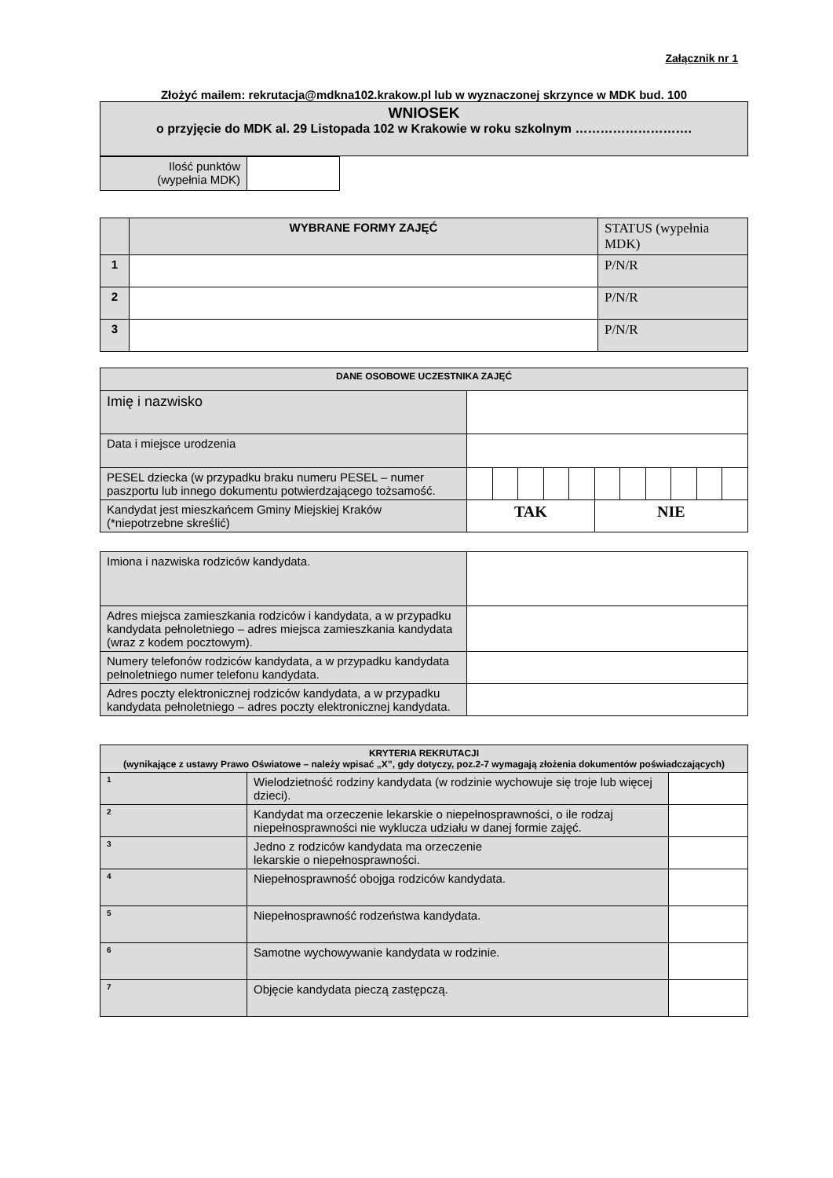Załącznik nr 1
Złożyć mailem: rekrutacja@mdkna102.krakow.pl lub w wyznaczonej skrzynce w MDK bud. 100
| WNIOSEK o przyjęcie do MDK al. 29 Listopada 102 w Krakowie w roku szkolnym ………………………. |
| Ilość punktów (wypełnia MDK) | |
| | WYBRANE FORMY ZAJĘĆ | STATUS (wypełnia MDK) |
| 1 | | P/N/R |
| 2 | | P/N/R |
| 3 | | P/N/R |
| DANE OSOBOWE UCZESTNIKA ZAJĘĆ | | | | | | | | | | | |
| --- | --- | --- | --- | --- | --- | --- | --- | --- | --- | --- | --- |
| Imię i nazwisko | | | | | | | | | | | |
| Data i miejsce urodzenia | | | | | | | | | | | |
| PESEL dziecka (w przypadku braku numeru PESEL – numer paszportu lub innego dokumentu potwierdzającego tożsamość. | | | | | | | | | | | |
| Kandydat jest mieszkańcem Gminy Miejskiej Kraków (*niepotrzebne skreślić) | TAK | | | | | NIE | | | | | |
| Imiona i nazwiska rodziców kandydata. | |
| Adres miejsca zamieszkania rodziców i kandydata, a w przypadku kandydata pełnoletniego – adres miejsca zamieszkania kandydata (wraz z kodem pocztowym). | |
| Numery telefonów rodziców kandydata, a w przypadku kandydata pełnoletniego numer telefonu kandydata. | |
| Adres poczty elektronicznej rodziców kandydata, a w przypadku kandydata pełnoletniego – adres poczty elektronicznej kandydata. | |
| KRYTERIA REKRUTACJI (wynikające z ustawy Prawo Oświatowe – należy wpisać „X”, gdy dotyczy, poz.2-7 wymagają złożenia dokumentów poświadczających) | | |
| --- | --- | --- |
| 1 | Wielodzietność rodziny kandydata (w rodzinie wychowuje się troje lub więcej dzieci). | |
| 2 | Kandydat ma orzeczenie lekarskie o niepełnosprawności, o ile rodzaj niepełnosprawności nie wyklucza udziału w danej formie zajęć. | |
| 3 | Jedno z rodziców kandydata ma orzeczenie lekarskie o niepełnosprawności. | |
| 4 | Niepełnosprawność obojga rodziców kandydata. | |
| 5 | Niepełnosprawność rodzeństwa kandydata. | |
| 6 | Samotne wychowywanie kandydata w rodzinie. | |
| 7 | Objęcie kandydata pieczą zastępczą. | |